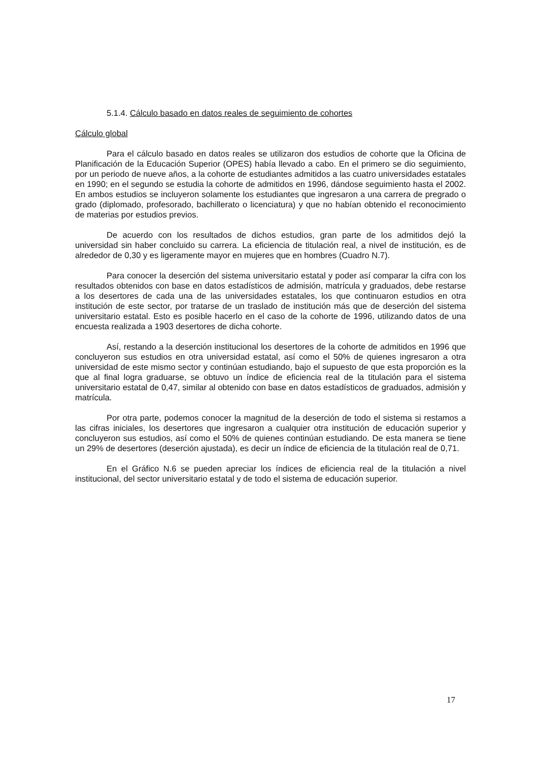5.1.4. Cálculo basado en datos reales de seguimiento de cohortes
Cálculo global
Para el cálculo basado en datos reales se utilizaron dos estudios de cohorte que la Oficina de Planificación de la Educación Superior (OPES) había llevado a cabo. En el primero se dio seguimiento, por un periodo de nueve años, a la cohorte de estudiantes admitidos a las cuatro universidades estatales en 1990; en el segundo se estudia la cohorte de admitidos en 1996, dándose seguimiento hasta el 2002. En ambos estudios se incluyeron solamente los estudiantes que ingresaron a una carrera de pregrado o grado (diplomado, profesorado, bachillerato o licenciatura) y que no habían obtenido el reconocimiento de materias por estudios previos.
De acuerdo con los resultados de dichos estudios, gran parte de los admitidos dejó la universidad sin haber concluido su carrera. La eficiencia de titulación real, a nivel de institución, es de alrededor de 0,30 y es ligeramente mayor en mujeres que en hombres (Cuadro N.7).
Para conocer la deserción del sistema universitario estatal y poder así comparar la cifra con los resultados obtenidos con base en datos estadísticos de admisión, matrícula y graduados, debe restarse a los desertores de cada una de las universidades estatales, los que continuaron estudios en otra institución de este sector, por tratarse de un traslado de institución más que de deserción del sistema universitario estatal. Esto es posible hacerlo en el caso de la cohorte de 1996, utilizando datos de una encuesta realizada a 1903 desertores de dicha cohorte.
Así, restando a la deserción institucional los desertores de la cohorte de admitidos en 1996 que concluyeron sus estudios en otra universidad estatal, así como el 50% de quienes ingresaron a otra universidad de este mismo sector y continúan estudiando, bajo el supuesto de que esta proporción es la que al final logra graduarse, se obtuvo un índice de eficiencia real de la titulación para el sistema universitario estatal de 0,47, similar al obtenido con base en datos estadísticos de graduados, admisión y matrícula.
Por otra parte, podemos conocer la magnitud de la deserción de todo el sistema si restamos a las cifras iniciales, los desertores que ingresaron a cualquier otra institución de educación superior y concluyeron sus estudios, así como el 50% de quienes continúan estudiando. De esta manera se tiene un 29% de desertores (deserción ajustada), es decir un índice de eficiencia de la titulación real de 0,71.
En el Gráfico N.6 se pueden apreciar los índices de eficiencia real de la titulación a nivel institucional, del sector universitario estatal y de todo el sistema de educación superior.
17